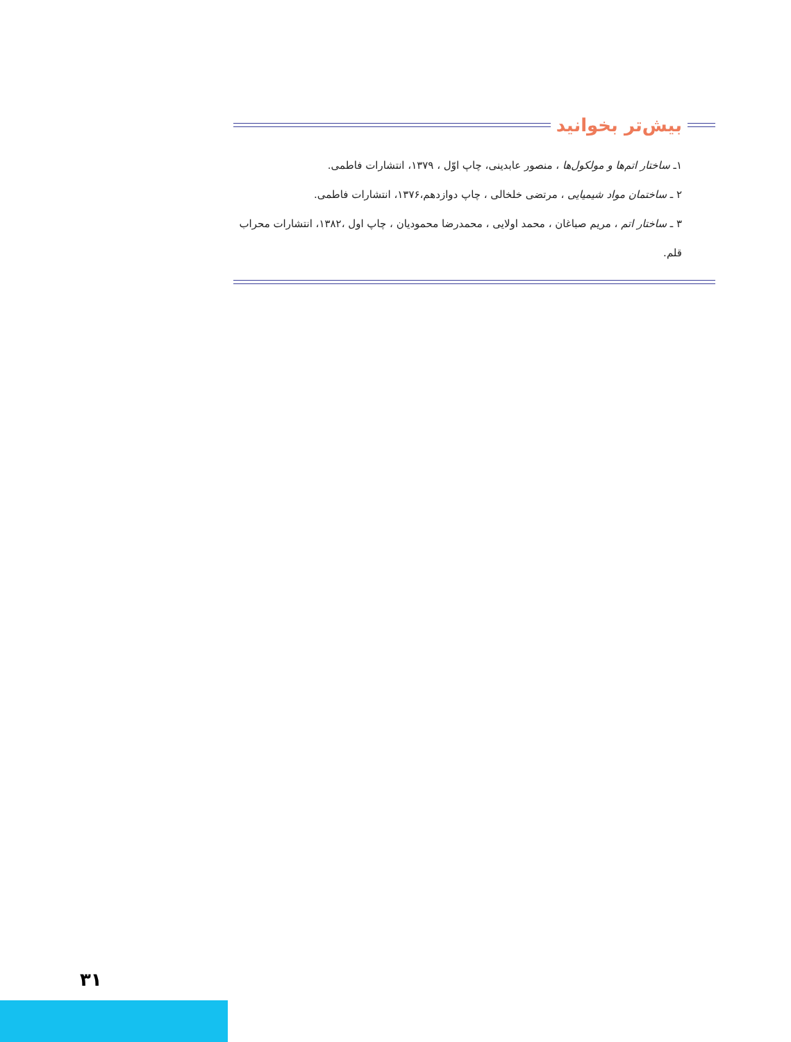بیش‌تر بخوانید
۱ـ ساختار اتم‌ها و مولکول‌ها ، منصور عابدینی، چاپ اوّل ، ۱۳۷۹، انتشارات فاطمی.
۲ ـ ساختمان مواد شیمیایی ، مرتضی خلخالی ، چاپ دوازدهم،۱۳۷۶، انتشارات فاطمی.
۳ ـ ساختار اتم ، مریم صباغان ، محمد اولایی ، محمدرضا محمودیان ، چاپ اول ،۱۳۸۲، انتشارات محراب قلم.
۳۱